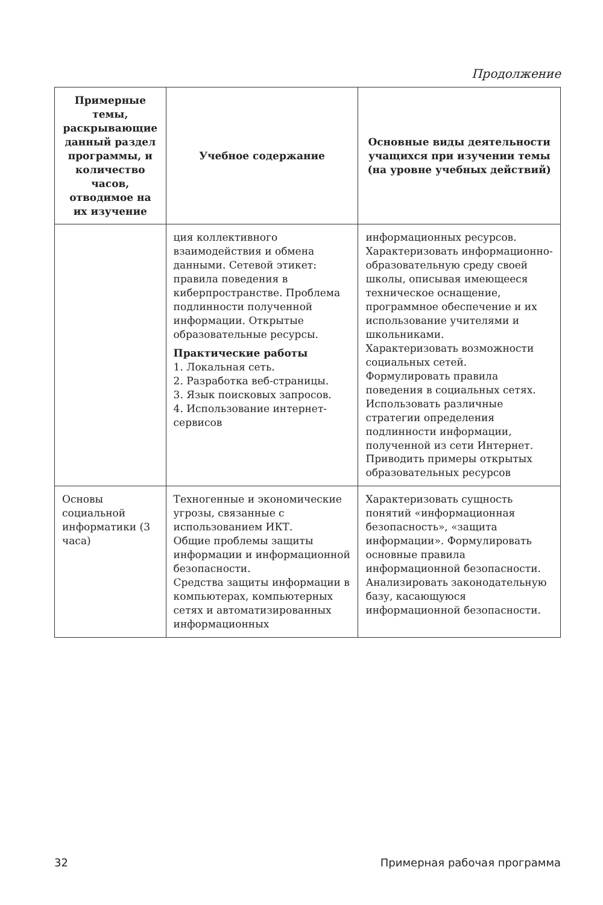Продолжение
| Примерные темы, раскрывающие данный раздел программы, и количество часов, отводимое на их изучение | Учебное содержание | Основные виды деятельности учащихся при изучении темы (на уровне учебных действий) |
| --- | --- | --- |
| | ция коллективного взаимодействия и обмена данными. Сетевой этикет: правила поведения в киберпространстве. Проблема подлинности полученной информации. Открытые образовательные ресурсы. Практические работы 1. Локальная сеть. 2. Разработка веб-страницы. 3. Язык поисковых запросов. 4. Использование интернет-сервисов | информационных ресурсов. Характеризовать информационно-образовательную среду своей школы, описывая имеющееся техническое оснащение, программное обеспечение и их использование учителями и школьниками. Характеризовать возможности социальных сетей. Формулировать правила поведения в социальных сетях. Использовать различные стратегии определения подлинности информации, полученной из сети Интернет. Приводить примеры открытых образовательных ресурсов |
| Основы социальной информатики (3 часа) | Техногенные и экономические угрозы, связанные с использованием ИКТ. Общие проблемы защиты информации и информационной безопасности. Средства защиты информации в компьютерах, компьютерных сетях и автоматизированных информационных | Характеризовать сущность понятий «информационная безопасность», «защита информации». Формулировать основные правила информационной безопасности. Анализировать законодательную базу, касающуюся информационной безопасности. |
32 Примерная рабочая программа